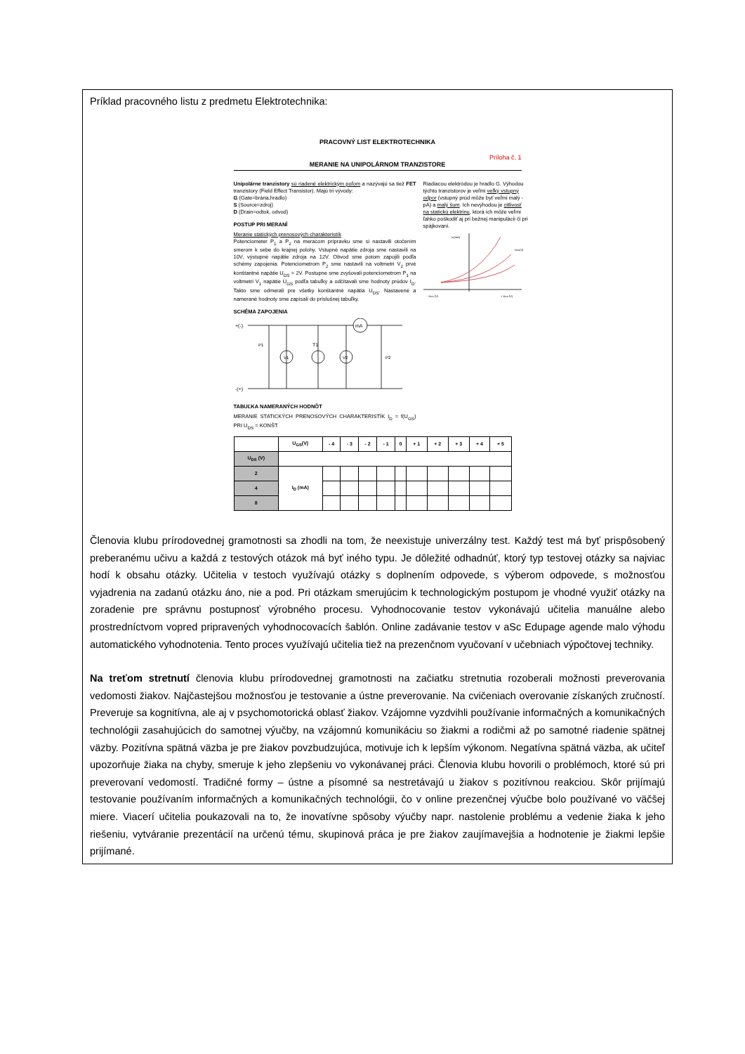Príklad pracovného listu z predmetu Elektrotechnika:
PRACOVNÝ LIST ELEKTROTECHNIKA
Príloha č. 1
MERANIE NA UNIPOLÁRNOM TRANZISTORE
Unipolárne tranzistory sú riadené elektrickým poľom a nazývajú sa tiež FET tranzistory (Field Effect Transistor). Majú tri vývody:
G (Gate=brána,hradlo)
S (Source=zdroj)
D (Drain=odtok, odvod)
POSTUP PRI MERANÍ
Meranie statických prenosových charakteristík
Potenciometer P<sub>1</sub> a P<sub>2</sub> na meracom prípravku sme si nastavili otočením smerom k sebe do krajnej polohy. Vstupné napätie zdroja sme nastavili na 10V, výstupné napätie zdroja na 12V. Obvod sme potom zapojili podľa schémy zapojenia. Potenciometrom P<sub>2</sub> sme nastavili na voltmetri V<sub>2</sub> prvé konštantné napätie U<sub>DS</sub> = 2V. Postupne sme zvyšovali potenciometrom P<sub>1</sub> na voltmetri V<sub>1</sub> napätie U<sub>GS</sub> podľa tabuľky a odčítavali sme hodnoty prúdov I<sub>D</sub>. Takto sme odmerali pre všetky konštantné napätia U<sub>DS</sub>. Nastavené a namerané hodnoty sme zapísali do príslušnej tabuľky.
SCHÉMA ZAPOJENIA
+(-)
mA
P1
V1
T1
V2
P2
-(+)
TABUĽKA NAMERANÝCH HODNÔT
MERANIE STATICKÝCH PRENOSOVÝCH CHARAKTERISTÍK I<sub>D</sub> = f(U<sub>GS</sub>) PRI U<sub>DS</sub> = KONŠT.
Riadiacou elektródou je hradlo G. Výhodou týchto tranzistorov je veľmi veľký vstupný odpor (vstupný prúd môže byť veľmi malý - pA) a malý šum. Ich nevýhodou je citlivosť na statickú elektrinu, ktorá ich môže veľmi ľahko poškodiť aj pri bežnej manipulácii či pri spájkovaní.
ID(mA)
UDS(V)
- UGS (V)
+ UGS (V)
| | U<sub>GS</sub>(V) | - 4 | - 3 | - 2 | - 1 | 0 | + 1 | + 2 | + 3 | + 4 | + 5 |
| --- | --- | --- | --- | --- | --- | --- | --- | --- | --- | --- | --- |
| U<sub>DS</sub> (V) | | | | | | | | | | | |
| 2 | I<sub>D</sub> (mA) | | | | | | | | | | |
| 4 | | | | | | | | | | | |
| 8 | | | | | | | | | | | |
Členovia klubu prírodovednej gramotnosti sa zhodli na tom, že neexistuje univerzálny test. Každý test má byť prispôsobený preberanému učivu a každá z testových otázok má byť iného typu. Je dôležité odhadnúť, ktorý typ testovej otázky sa najviac hodí k obsahu otázky. Učitelia v testoch využívajú otázky s doplnením odpovede, s výberom odpovede, s možnosťou vyjadrenia na zadanú otázku áno, nie a pod. Pri otázkam smerujúcim k technologickým postupom je vhodné využiť otázky na zoradenie pre správnu postupnosť výrobného procesu. Vyhodnocovanie testov vykonávajú učitelia manuálne alebo prostredníctvom vopred pripravených vyhodnocovacích šablón. Online zadávanie testov v aSc Edupage agende malo výhodu automatického vyhodnotenia. Tento proces využívajú učitelia tiež na prezenčnom vyučovaní v učebniach výpočtovej techniky.
Na treťom stretnutí členovia klubu prírodovednej gramotnosti na začiatku stretnutia rozoberali možnosti preverovania vedomosti žiakov. Najčastejšou možnosťou je testovanie a ústne preverovanie. Na cvičeniach overovanie získaných zručností. Preveruje sa kognitívna, ale aj v psychomotorická oblasť žiakov. Vzájomne vyzdvihli používanie informačných a komunikačných technológii zasahujúcich do samotnej výučby, na vzájomnú komunikáciu so žiakmi a rodičmi až po samotné riadenie spätnej väzby. Pozitívna spätná väzba je pre žiakov povzbudzujúca, motivuje ich k lepším výkonom. Negatívna spätná väzba, ak učiteľ upozorňuje žiaka na chyby, smeruje k jeho zlepšeniu vo vykonávanej práci. Členovia klubu hovorili o problémoch, ktoré sú pri preverovaní vedomostí. Tradičné formy – ústne a písomné sa nestretávajú u žiakov s pozitívnou reakciou. Skôr prijímajú testovanie používaním informačných a komunikačných technológii, čo v online prezenčnej výučbe bolo používané vo väčšej miere. Viacerí učitelia poukazovali na to, že inovatívne spôsoby výučby napr. nastolenie problému a vedenie žiaka k jeho riešeniu, vytváranie prezentácií na určenú tému, skupinová práca je pre žiakov zaujímavejšia a hodnotenie je žiakmi lepšie prijímané.